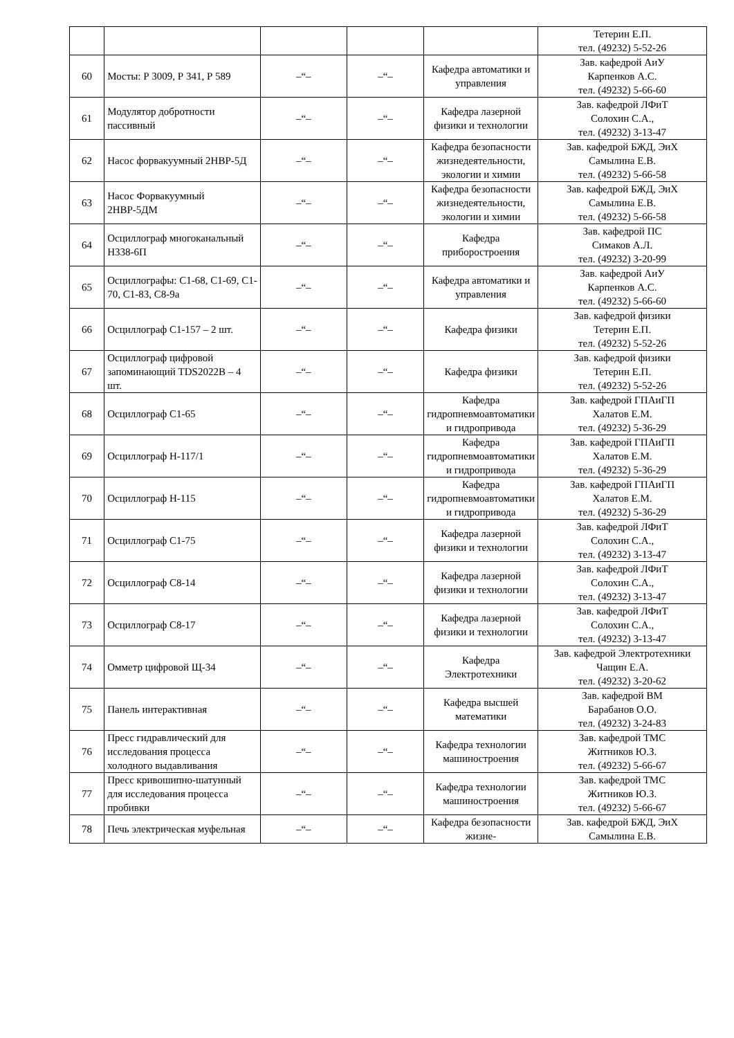| | | | | | Тетерин Е.П. тел. (49232) 5-52-26 |
| 60 | Мосты: Р 3009, Р 341, Р 589 | –“– | –“– | Кафедра автоматики и управления | Зав. кафедрой АиУ Карпенков А.С. тел. (49232) 5-66-60 |
| 61 | Модулятор добротности пассивный | –“– | –“– | Кафедра лазерной физики и технологии | Зав. кафедрой ЛФиТ Солохин С.А., тел. (49232) 3-13-47 |
| 62 | Насос форвакуумный 2НВР-5Д | –“– | –“– | Кафедра безопасности жизнедеятельности, экологии и химии | Зав. кафедрой БЖД, ЭиХ Самылина Е.В. тел. (49232) 5-66-58 |
| 63 | Насос Форвакуумный 2НВР-5ДМ | –“– | –“– | Кафедра безопасности жизнедеятельности, экологии и химии | Зав. кафедрой БЖД, ЭиХ Самылина Е.В. тел. (49232) 5-66-58 |
| 64 | Осциллограф многоканальный Н338-6П | –“– | –“– | Кафедра приборостроения | Зав. кафедрой ПС Симаков А.Л. тел. (49232) 3-20-99 |
| 65 | Осциллографы: С1-68, С1-69, С1-70, С1-83, С8-9а | –“– | –“– | Кафедра автоматики и управления | Зав. кафедрой АиУ Карпенков А.С. тел. (49232) 5-66-60 |
| 66 | Осциллограф С1-157 – 2 шт. | –“– | –“– | Кафедра физики | Зав. кафедрой физики Тетерин Е.П. тел. (49232) 5-52-26 |
| 67 | Осциллограф цифровой запоминающий TDS2022B – 4 шт. | –“– | –“– | Кафедра физики | Зав. кафедрой физики Тетерин Е.П. тел. (49232) 5-52-26 |
| 68 | Осциллограф С1-65 | –“– | –“– | Кафедра гидропневмоавтоматики и гидропривода | Зав. кафедрой ГПАиГП Халатов Е.М. тел. (49232) 5-36-29 |
| 69 | Осциллограф Н-117/1 | –“– | –“– | Кафедра гидропневмоавтоматики и гидропривода | Зав. кафедрой ГПАиГП Халатов Е.М. тел. (49232) 5-36-29 |
| 70 | Осциллограф Н-115 | –“– | –“– | Кафедра гидропневмоавтоматики и гидропривода | Зав. кафедрой ГПАиГП Халатов Е.М. тел. (49232) 5-36-29 |
| 71 | Осциллограф С1-75 | –“– | –“– | Кафедра лазерной физики и технологии | Зав. кафедрой ЛФиТ Солохин С.А., тел. (49232) 3-13-47 |
| 72 | Осциллограф С8-14 | –“– | –“– | Кафедра лазерной физики и технологии | Зав. кафедрой ЛФиТ Солохин С.А., тел. (49232) 3-13-47 |
| 73 | Осциллограф С8-17 | –“– | –“– | Кафедра лазерной физики и технологии | Зав. кафедрой ЛФиТ Солохин С.А., тел. (49232) 3-13-47 |
| 74 | Омметр цифровой Щ-34 | –“– | –“– | Кафедра Электротехники | Зав. кафедрой Электротехники Чащин Е.А. тел. (49232) 3-20-62 |
| 75 | Панель интерактивная | –“– | –“– | Кафедра высшей математики | Зав. кафедрой ВМ Барабанов О.О. тел. (49232) 3-24-83 |
| 76 | Пресс гидравлический для исследования процесса холодного выдавливания | –“– | –“– | Кафедра технологии машиностроения | Зав. кафедрой ТМС Житников Ю.З. тел. (49232) 5-66-67 |
| 77 | Пресс кривошипно-шатунный для исследования процесса пробивки | –“– | –“– | Кафедра технологии машиностроения | Зав. кафедрой ТМС Житников Ю.З. тел. (49232) 5-66-67 |
| 78 | Печь электрическая муфельная | –“– | –“– | Кафедра безопасности жизне- | Зав. кафедрой БЖД, ЭиХ Самылина Е.В. |